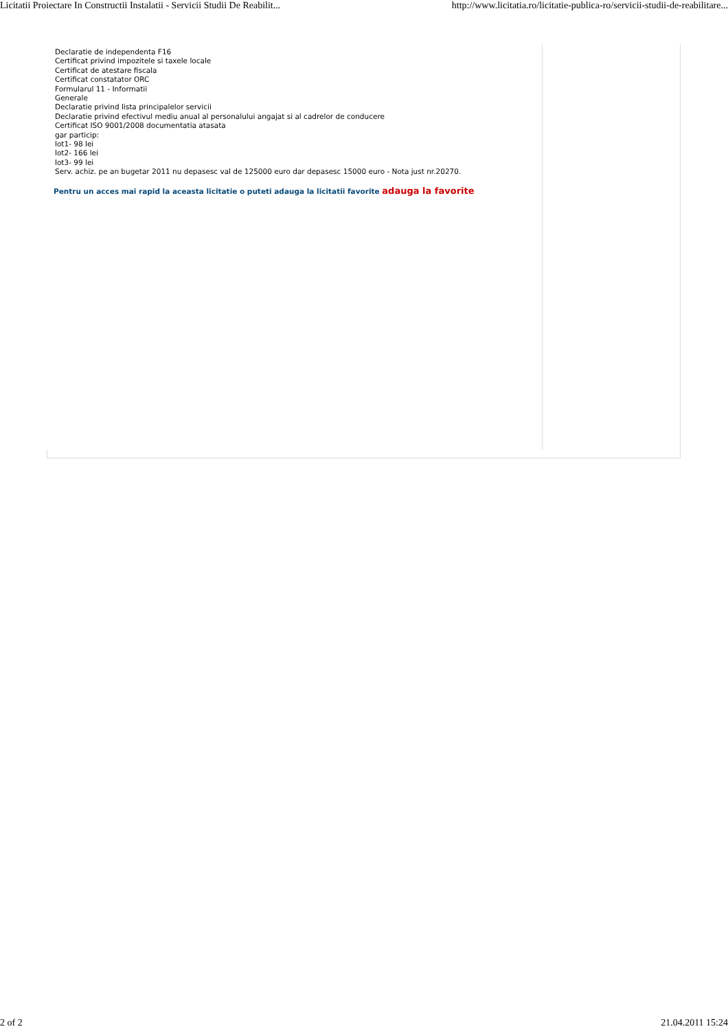Licitatii Proiectare In Constructii Instalatii - Servicii Studii De Reabilit... http://www.licitatia.ro/licitatie-publica-ro/servicii-studii-de-reabilitare...
Declaratie de independenta F16
Certificat privind impozitele si taxele locale
Certificat de atestare fiscala
Certificat constatator ORC
Formularul 11 - Informatii
Generale
Declaratie privind lista principalelor servicii
Declaratie privind efectivul mediu anual al personalului angajat si al cadrelor de conducere
Certificat ISO 9001/2008 documentatia atasata
gar particip:
lot1- 98 lei
lot2- 166 lei
lot3- 99 lei
Serv. achiz. pe an bugetar 2011 nu depasesc val de 125000 euro dar depasesc 15000 euro - Nota just nr.20270.
Pentru un acces mai rapid la aceasta licitatie o puteti adauga la licitatii favorite adauga la favorite
2 of 2 21.04.2011 15:24